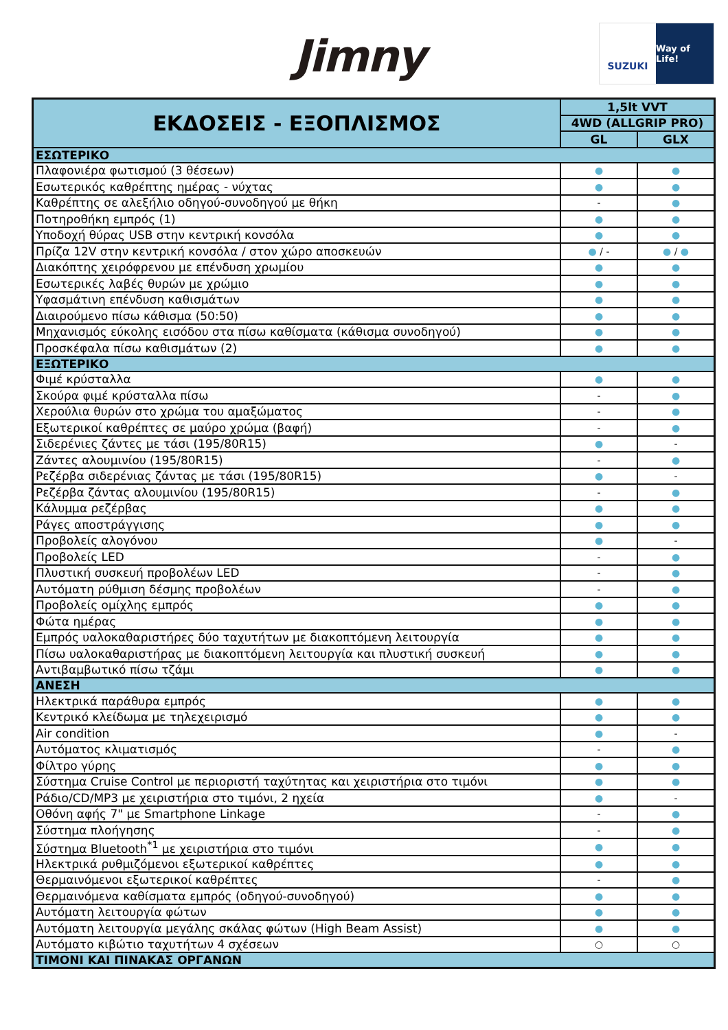Jimny
SUZUKI Way of Life!
| ΕΚΔΟΣΕΙΣ - ΕΞΟΠΛΙΣΜΟΣ | 1,5lt VVT | |
| --- | --- | --- |
| | 4WD (ALLGRIP PRO) | |
| | GL | GLX |
| ΕΣΩΤΕΡΙΚΟ | | |
| Πλαφονιέρα φωτισμού (3 θέσεων) | ● | ● |
| Εσωτερικός καθρέπτης ημέρας - νύχτας | ● | ● |
| Καθρέπτης σε αλεξήλιο οδηγού-συνοδηγού με θήκη | - | ● |
| Ποτηροθήκη εμπρός (1) | ● | ● |
| Υποδοχή θύρας USB στην κεντρική κονσόλα | ● | ● |
| Πρίζα 12V στην κεντρική κονσόλα / στον χώρο αποσκευών | ● / - | ● / ● |
| Διακόπτης χειρόφρενου με επένδυση χρωμίου | ● | ● |
| Εσωτερικές λαβές θυρών με χρώμιο | ● | ● |
| Υφασμάτινη επένδυση καθισμάτων | ● | ● |
| Διαιρούμενο πίσω κάθισμα (50:50) | ● | ● |
| Μηχανισμός εύκολης εισόδου στα πίσω καθίσματα (κάθισμα συνοδηγού) | ● | ● |
| Προσκέφαλα πίσω καθισμάτων (2) | ● | ● |
| ΕΞΩΤΕΡΙΚΟ | | |
| Φιμέ κρύσταλλα | ● | ● |
| Σκούρα φιμέ κρύσταλλα πίσω | - | ● |
| Χερούλια θυρών στο χρώμα του αμαξώματος | - | ● |
| Εξωτερικοί καθρέπτες σε μαύρο χρώμα (βαφή) | - | ● |
| Σιδερένιες ζάντες με τάσι (195/80R15) | ● | - |
| Ζάντες αλουμινίου (195/80R15) | - | ● |
| Ρεζέρβα σιδερένιας ζάντας με τάσι (195/80R15) | ● | - |
| Ρεζέρβα ζάντας αλουμινίου (195/80R15) | - | ● |
| Κάλυμμα ρεζέρβας | ● | ● |
| Ράγες αποστράγγισης | ● | ● |
| Προβολείς αλογόνου | ● | - |
| Προβολείς LED | - | ● |
| Πλυστική συσκευή προβολέων LED | - | ● |
| Αυτόματη ρύθμιση δέσμης προβολέων | - | ● |
| Προβολείς ομίχλης εμπρός | ● | ● |
| Φώτα ημέρας | ● | ● |
| Εμπρός υαλοκαθαριστήρες δύο ταχυτήτων με διακοπτόμενη λειτουργία | ● | ● |
| Πίσω υαλοκαθαριστήρας με διακοπτόμενη λειτουργία και πλυστική συσκευή | ● | ● |
| Αντιβαμβωτικό πίσω τζάμι | ● | ● |
| ΑΝΕΣΗ | | |
| Ηλεκτρικά παράθυρα εμπρός | ● | ● |
| Κεντρικό κλείδωμα με τηλεχειρισμό | ● | ● |
| Air condition | ● | - |
| Αυτόματος κλιματισμός | - | ● |
| Φίλτρο γύρης | ● | ● |
| Σύστημα Cruise Control με περιοριστή ταχύτητας και χειριστήρια στο τιμόνι | ● | ● |
| Ράδιο/CD/MP3 με χειριστήρια στο τιμόνι, 2 ηχεία | ● | - |
| Οθόνη αφής 7" με Smartphone Linkage | - | ● |
| Σύστημα πλοήγησης | - | ● |
| Σύστημα Bluetooth<sup>*1</sup> με χειριστήρια στο τιμόνι | ● | ● |
| Ηλεκτρικά ρυθμιζόμενοι εξωτερικοί καθρέπτες | ● | ● |
| Θερμαινόμενοι εξωτερικοί καθρέπτες | - | ● |
| Θερμαινόμενα καθίσματα εμπρός (οδηγού-συνοδηγού) | ● | ● |
| Αυτόματη λειτουργία φώτων | ● | ● |
| Αυτόματη λειτουργία μεγάλης σκάλας φώτων (High Beam Assist) | ● | ● |
| Αυτόματο κιβώτιο ταχυτήτων 4 σχέσεων | ○ | ○ |
| ΤΙΜΟΝΙ ΚΑΙ ΠΙΝΑΚΑΣ ΟΡΓΑΝΩΝ | | |